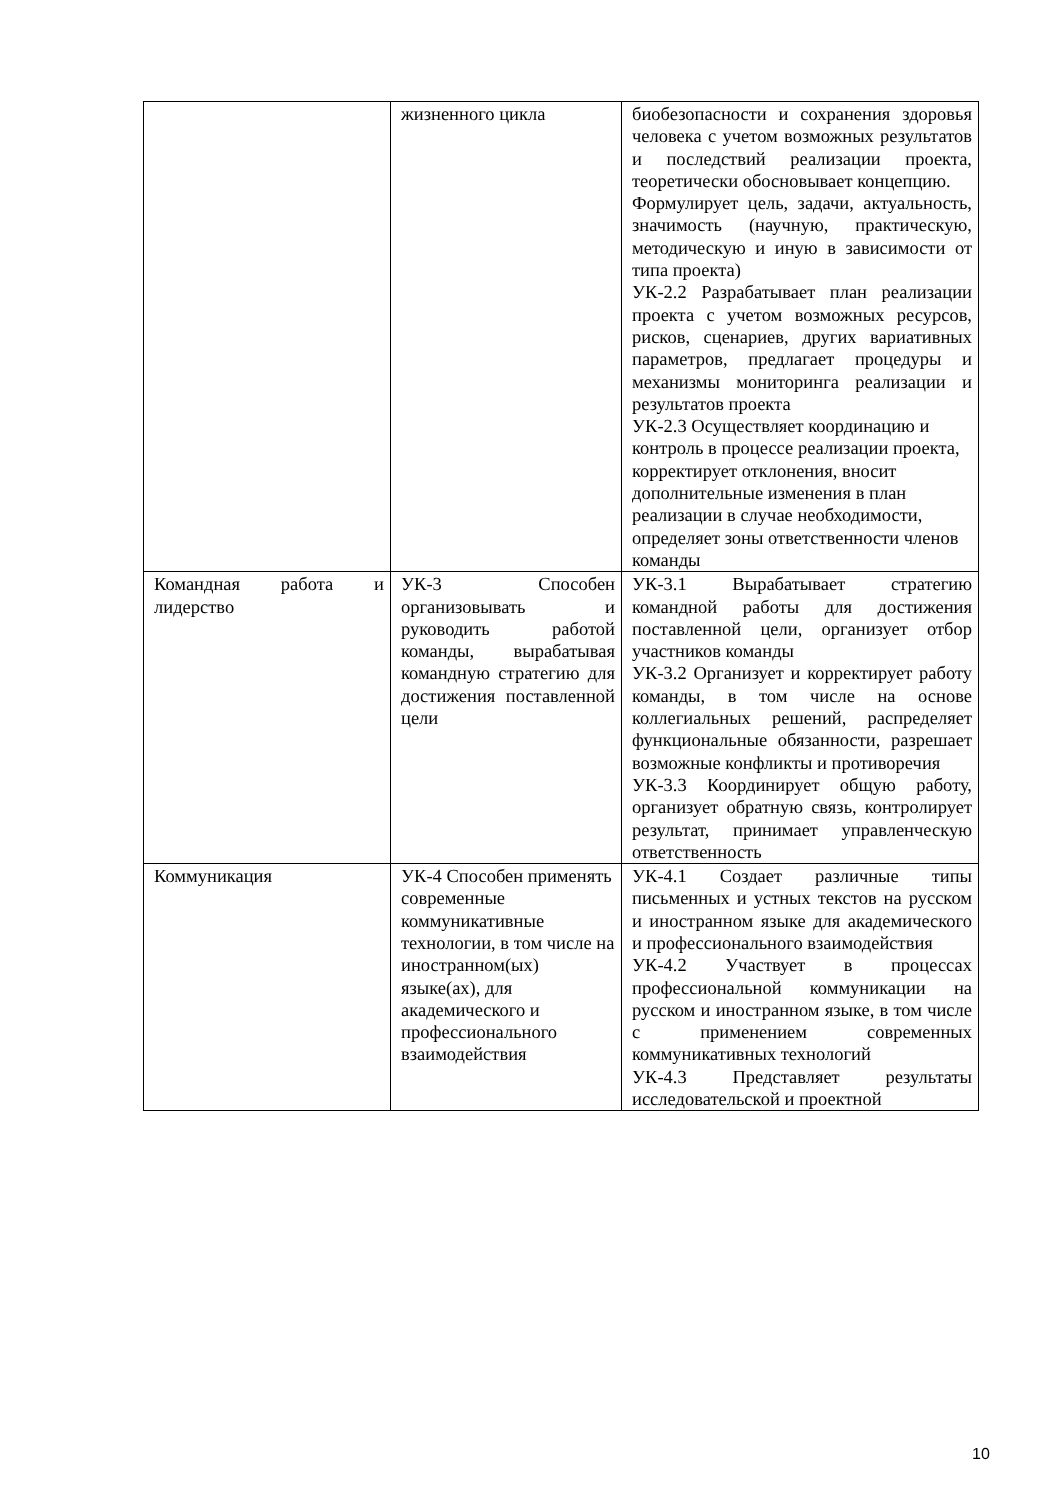| | жизненного цикла | биобезопасности и сохранения здоровья человека с учетом возможных результатов и последствий реализации проекта, теоретически обосновывает концепцию. Формулирует цель, задачи, актуальность, значимость (научную, практическую, методическую и иную в зависимости от типа проекта) УК-2.2 Разрабатывает план реализации проекта с учетом возможных ресурсов, рисков, сценариев, других вариативных параметров, предлагает процедуры и механизмы мониторинга реализации и результатов проекта УК-2.3 Осуществляет координацию и контроль в процессе реализации проекта, корректирует отклонения, вносит дополнительные изменения в план реализации в случае необходимости, определяет зоны ответственности членов команды |
| Командная работа и лидерство | УК-3 Способен организовывать и руководить работой команды, вырабатывая командную стратегию для достижения поставленной цели | УК-3.1 Вырабатывает стратегию командной работы для достижения поставленной цели, организует отбор участников команды УК-3.2 Организует и корректирует работу команды, в том числе на основе коллегиальных решений, распределяет функциональные обязанности, разрешает возможные конфликты и противоречия УК-3.3 Координирует общую работу, организует обратную связь, контролирует результат, принимает управленческую ответственность |
| Коммуникация | УК-4 Способен применять современные коммуникативные технологии, в том числе на иностранном(ых) языке(ах), для академического и профессионального взаимодействия | УК-4.1 Создает различные типы письменных и устных текстов на русском и иностранном языке для академического и профессионального взаимодействия УК-4.2 Участвует в процессах профессиональной коммуникации на русском и иностранном языке, в том числе с применением современных коммуникативных технологий УК-4.3 Представляет результаты исследовательской и проектной |
10